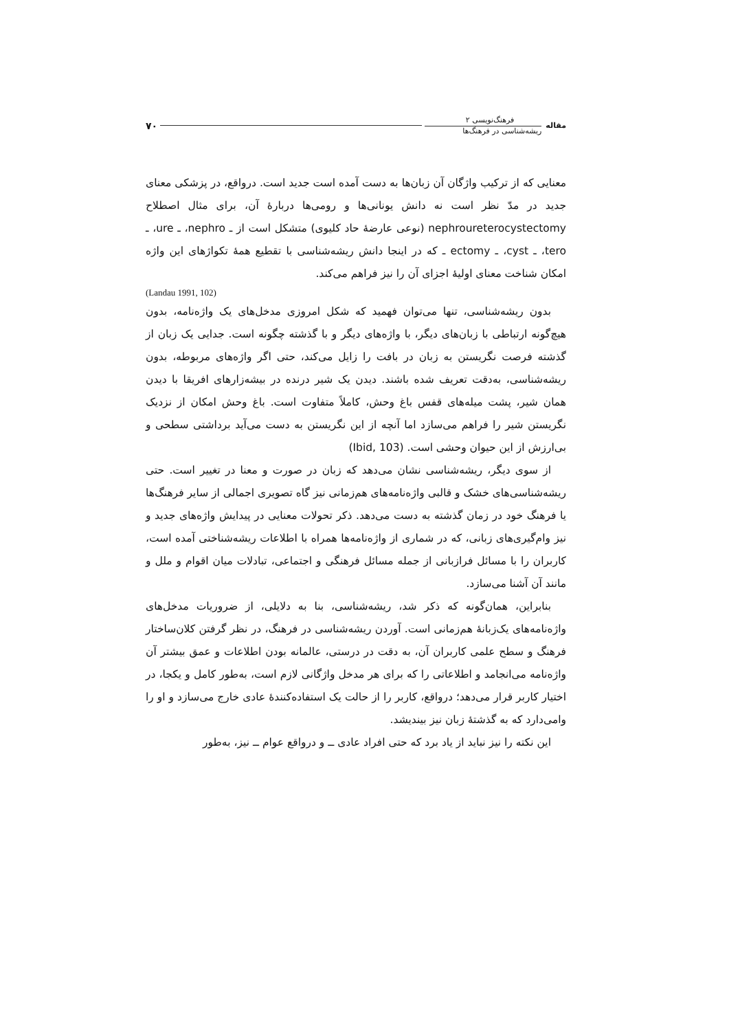مقاله
فرهنگ‌نویسی ۲
ریشه‌شناسی در فرهنگ‌ها
۷۰
معنایی که از ترکیب واژگان آن زبان‌ها به دست آمده است جدید است. درواقع، در پزشکی معنای جدید در مدّ نظر است نه دانش یونانی‌ها و رومی‌ها دربارهٔ آن، برای مثال اصطلاح nephroureterocystectomy (نوعی عارضهٔ حاد کلیوی) متشکل است از ـ nephro، ـ ure، ـ tero، ـ cyst، ـ ectomy ـ که در اینجا دانش ریشه‌شناسی با تقطیع همهٔ تکواژهای این واژه امکان شناخت معنای اولیهٔ اجزای آن را نیز فراهم می‌کند.
(Landau 1991, 102)
بدون ریشه‌شناسی، تنها می‌توان فهمید که شکل امروزی مدخل‌های یک واژه‌نامه، بدون هیچ‌گونه ارتباطی با زبان‌های دیگر، با واژه‌های دیگر و با گذشته چگونه است. جدایی یک زبان از گذشته فرصت نگریستن به زبان در بافت را زایل می‌کند، حتی اگر واژه‌های مربوطه، بدون ریشه‌شناسی، به‌دقت تعریف شده باشند. دیدن یک شیر درنده در بیشه‌زارهای افریقا با دیدن همان شیر، پشت میله‌های قفس باغ وحش، کاملاً متفاوت است. باغ وحش امکان از نزدیک نگریستن شیر را فراهم می‌سازد اما آنچه از این نگریستن به دست می‌آید برداشتی سطحی و بی‌ارزش از این حیوان وحشی است. (Ibid, 103)
از سوی دیگر، ریشه‌شناسی نشان می‌دهد که زبان در صورت و معنا در تغییر است. حتی ریشه‌شناسی‌های خشک و قالبی واژه‌نامه‌های هم‌زمانی نیز گاه تصویری اجمالی از سایر فرهنگ‌ها یا فرهنگ خود در زمان گذشته به دست می‌دهد. ذکر تحولات معنایی در پیدایش واژه‌های جدید و نیز وام‌گیری‌های زبانی، که در شماری از واژه‌نامه‌ها همراه با اطلاعات ریشه‌شناختی آمده است، کاربران را با مسائل فرازبانی از جمله مسائل فرهنگی و اجتماعی، تبادلات میان اقوام و ملل و مانند آن آشنا می‌سازد.
بنابراین، همان‌گونه که ذکر شد، ریشه‌شناسی، بنا به دلایلی، از ضروریات مدخل‌های واژه‌نامه‌های یک‌زبانهٔ هم‌زمانی است. آوردن ریشه‌شناسی در فرهنگ، در نظر گرفتن کلان‌ساختار فرهنگ و سطح علمی کاربران آن، به دقت در درستی، عالمانه بودن اطلاعات و عمق بیشتر آن واژه‌نامه می‌انجامد و اطلاعاتی را که برای هر مدخل واژگانی لازم است، به‌طور کامل و یکجا، در اختیار کاربر قرار می‌دهد؛ درواقع، کاربر را از حالت یک استفاده‌کنندهٔ عادی خارج می‌سازد و او را وامی‌دارد که به گذشتهٔ زبان نیز بیندیشد.
این نکته را نیز نباید از یاد برد که حتی افراد عادی ــ و درواقع عوام ــ نیز، به‌طور